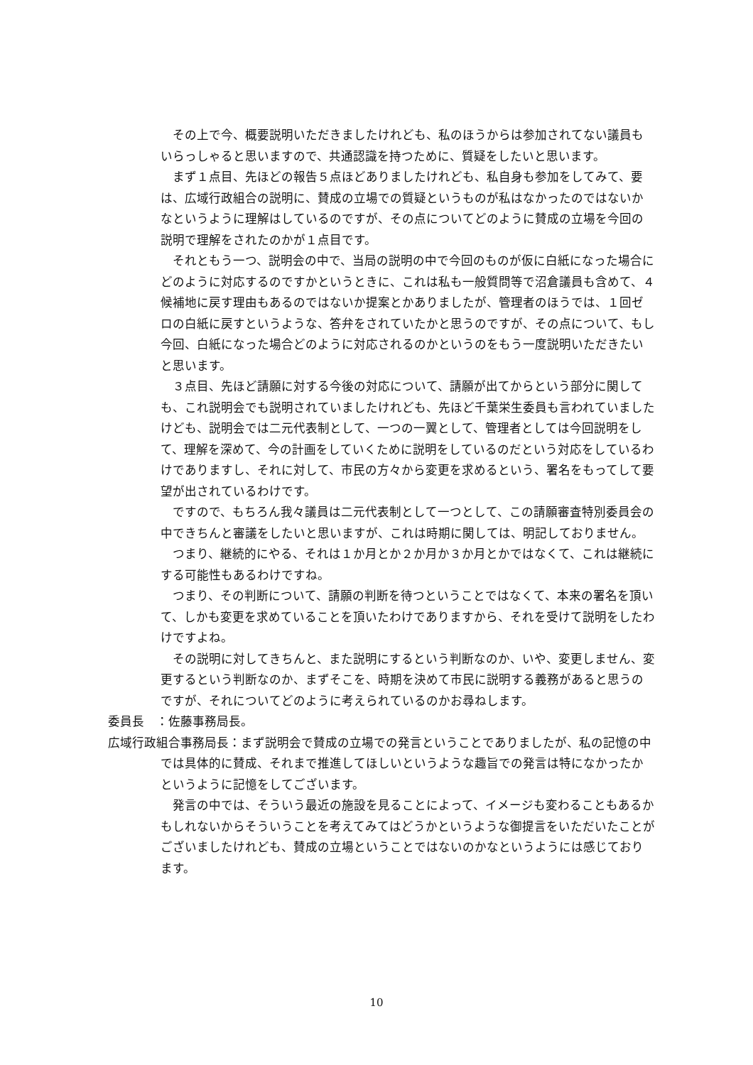その上で今、概要説明いただきましたけれども、私のほうからは参加されてない議員もいらっしゃると思いますので、共通認識を持つために、質疑をしたいと思います。
まず１点目、先ほどの報告５点ほどありましたけれども、私自身も参加をしてみて、要は、広域行政組合の説明に、賛成の立場での質疑というものが私はなかったのではないかなというように理解はしているのですが、その点についてどのように賛成の立場を今回の説明で理解をされたのかが１点目です。
それともう一つ、説明会の中で、当局の説明の中で今回のものが仮に白紙になった場合にどのように対応するのですかというときに、これは私も一般質問等で沼倉議員も含めて、４候補地に戻す理由もあるのではないか提案とかありましたが、管理者のほうでは、１回ゼロの白紙に戻すというような、答弁をされていたかと思うのですが、その点について、もし今回、白紙になった場合どのように対応されるのかというのをもう一度説明いただきたいと思います。
３点目、先ほど請願に対する今後の対応について、請願が出てからという部分に関しても、これ説明会でも説明されていましたけれども、先ほど千葉栄生委員も言われていましたけども、説明会では二元代表制として、一つの一翼として、管理者としては今回説明をして、理解を深めて、今の計画をしていくために説明をしているのだという対応をしているわけでありますし、それに対して、市民の方々から変更を求めるという、署名をもってして要望が出されているわけです。
ですので、もちろん我々議員は二元代表制として一つとして、この請願審査特別委員会の中できちんと審議をしたいと思いますが、これは時期に関しては、明記しておりません。
つまり、継続的にやる、それは１か月とか２か月か３か月とかではなくて、これは継続にする可能性もあるわけですね。
つまり、その判断について、請願の判断を待つということではなくて、本来の署名を頂いて、しかも変更を求めていることを頂いたわけでありますから、それを受けて説明をしたわけですよね。
その説明に対してきちんと、また説明にするという判断なのか、いや、変更しません、変更するという判断なのか、まずそこを、時期を決めて市民に説明する義務があると思うのですが、それについてどのように考えられているのかお尋ねします。
委員長　：佐藤事務局長。
広域行政組合事務局長：まず説明会で賛成の立場での発言ということでありましたが、私の記憶の中では具体的に賛成、それまで推進してほしいというような趣旨での発言は特になかったかというように記憶をしてございます。
発言の中では、そういう最近の施設を見ることによって、イメージも変わることもあるかもしれないからそういうことを考えてみてはどうかというような御提言をいただいたことがございましたけれども、賛成の立場ということではないのかなというようには感じております。
10